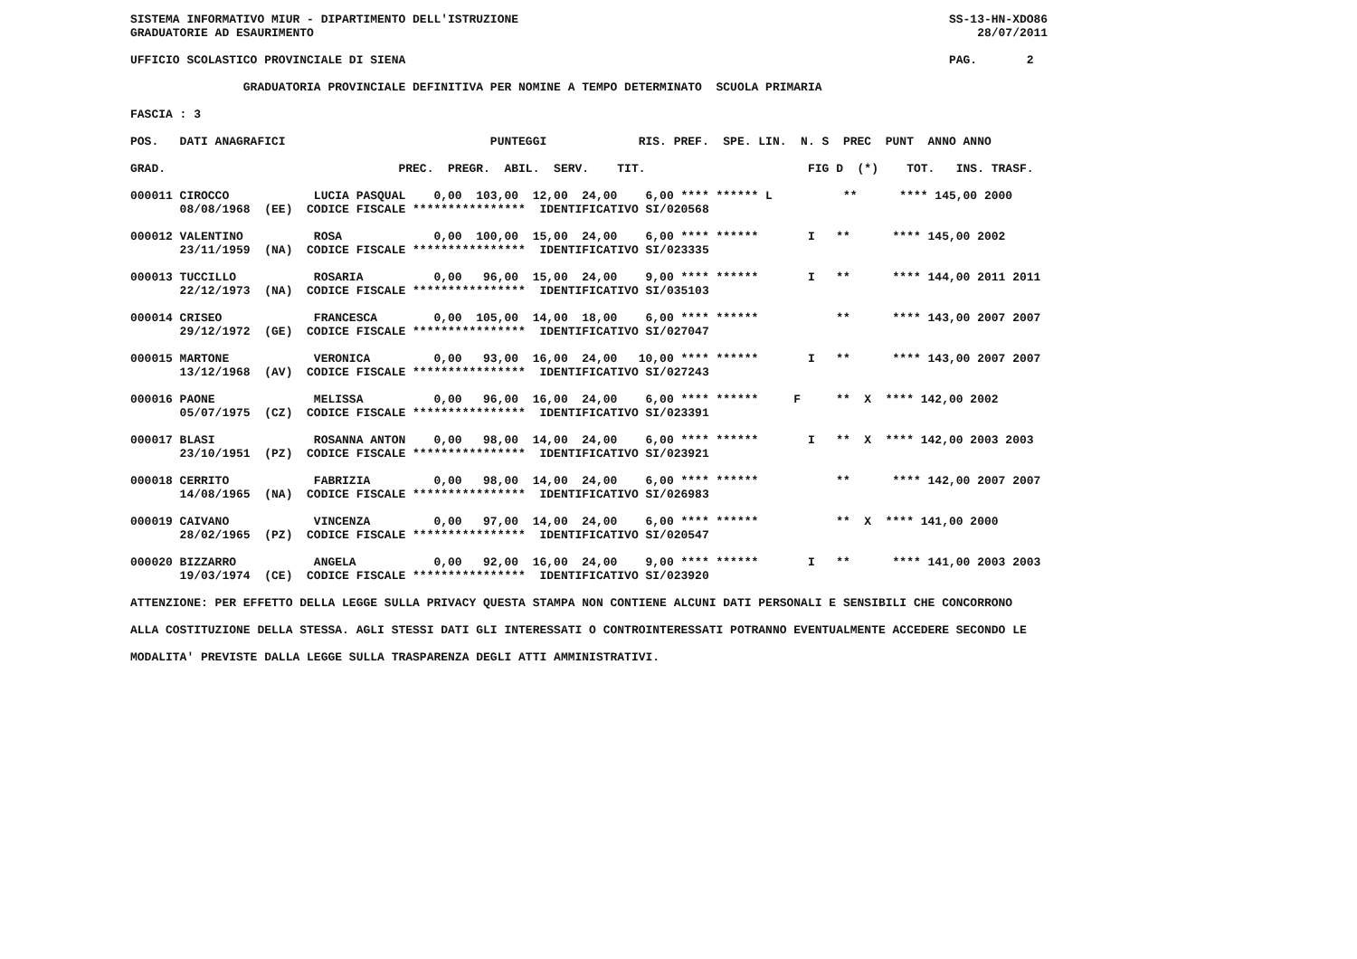SISTEMA INFORMATIVO MIUR - DIPARTIMENTO DELL'ISTRUZIONE                                                             SS-13-HN-XDO86
GRADUATORIE AD ESAURIMENTO                                                                                              28/07/2011

UFFICIO SCOLASTICO PROVINCIALE DI SIENA                                                                             PAG.       2

                GRADUATORIA PROVINCIALE DEFINITIVA PER NOMINE A TEMPO DETERMINATO  SCUOLA PRIMARIA

FASCIA : 3

POS.   DATI ANAGRAFICI                             PUNTEGGI             RIS. PREF.  SPE. LIN.  N. S  PREC  PUNT  ANNO ANNO

GRAD.                                 PREC.  PREGR.  ABIL.  SERV.    TIT.                       FIG D  (*)    TOT.   INS. TRASF.

000011 CIROCCO            LUCIA PASQUAL    0,00  103,00  12,00  24,00    6,00 **** ****** L          **      **** 145,00 2000
       08/08/1968  (EE)  CODICE FISCALE ****************  IDENTIFICATIVO SI/020568

000012 VALENTINO          ROSA             0,00  100,00  15,00  24,00    6,00 **** ******       I   **      **** 145,00 2002
       23/11/1959  (NA)  CODICE FISCALE ****************  IDENTIFICATIVO SI/023335

000013 TUCCILLO           ROSARIA          0,00   96,00  15,00  24,00    9,00 **** ******       I   **      **** 144,00 2011 2011
       22/12/1973  (NA)  CODICE FISCALE ****************  IDENTIFICATIVO SI/035103

000014 CRISEO             FRANCESCA        0,00  105,00  14,00  18,00    6,00 **** ******           **      **** 143,00 2007 2007
       29/12/1972  (GE)  CODICE FISCALE ****************  IDENTIFICATIVO SI/027047

000015 MARTONE            VERONICA         0,00   93,00  16,00  24,00   10,00 **** ******       I   **      **** 143,00 2007 2007
       13/12/1968  (AV)  CODICE FISCALE ****************  IDENTIFICATIVO SI/027243

000016 PAONE              MELISSA          0,00   96,00  16,00  24,00    6,00 **** ******     F     **  X  **** 142,00 2002
       05/07/1975  (CZ)  CODICE FISCALE ****************  IDENTIFICATIVO SI/023391

000017 BLASI              ROSANNA ANTON    0,00   98,00  14,00  24,00    6,00 **** ******       I   **  X  **** 142,00 2003 2003
       23/10/1951  (PZ)  CODICE FISCALE ****************  IDENTIFICATIVO SI/023921

000018 CERRITO            FABRIZIA         0,00   98,00  14,00  24,00    6,00 **** ******           **      **** 142,00 2007 2007
       14/08/1965  (NA)  CODICE FISCALE ****************  IDENTIFICATIVO SI/026983

000019 CAIVANO            VINCENZA         0,00   97,00  14,00  24,00    6,00 **** ******           **  X  **** 141,00 2000
       28/02/1965  (PZ)  CODICE FISCALE ****************  IDENTIFICATIVO SI/020547

000020 BIZZARRO           ANGELA           0,00   92,00  16,00  24,00    9,00 **** ******       I   **      **** 141,00 2003 2003
       19/03/1974  (CE)  CODICE FISCALE ****************  IDENTIFICATIVO SI/023920

ATTENZIONE: PER EFFETTO DELLA LEGGE SULLA PRIVACY QUESTA STAMPA NON CONTIENE ALCUNI DATI PERSONALI E SENSIBILI CHE CONCORRONO

ALLA COSTITUZIONE DELLA STESSA. AGLI STESSI DATI GLI INTERESSATI O CONTROINTERESSATI POTRANNO EVENTUALMENTE ACCEDERE SECONDO LE

MODALITA' PREVISTE DALLA LEGGE SULLA TRASPARENZA DEGLI ATTI AMMINISTRATIVI.